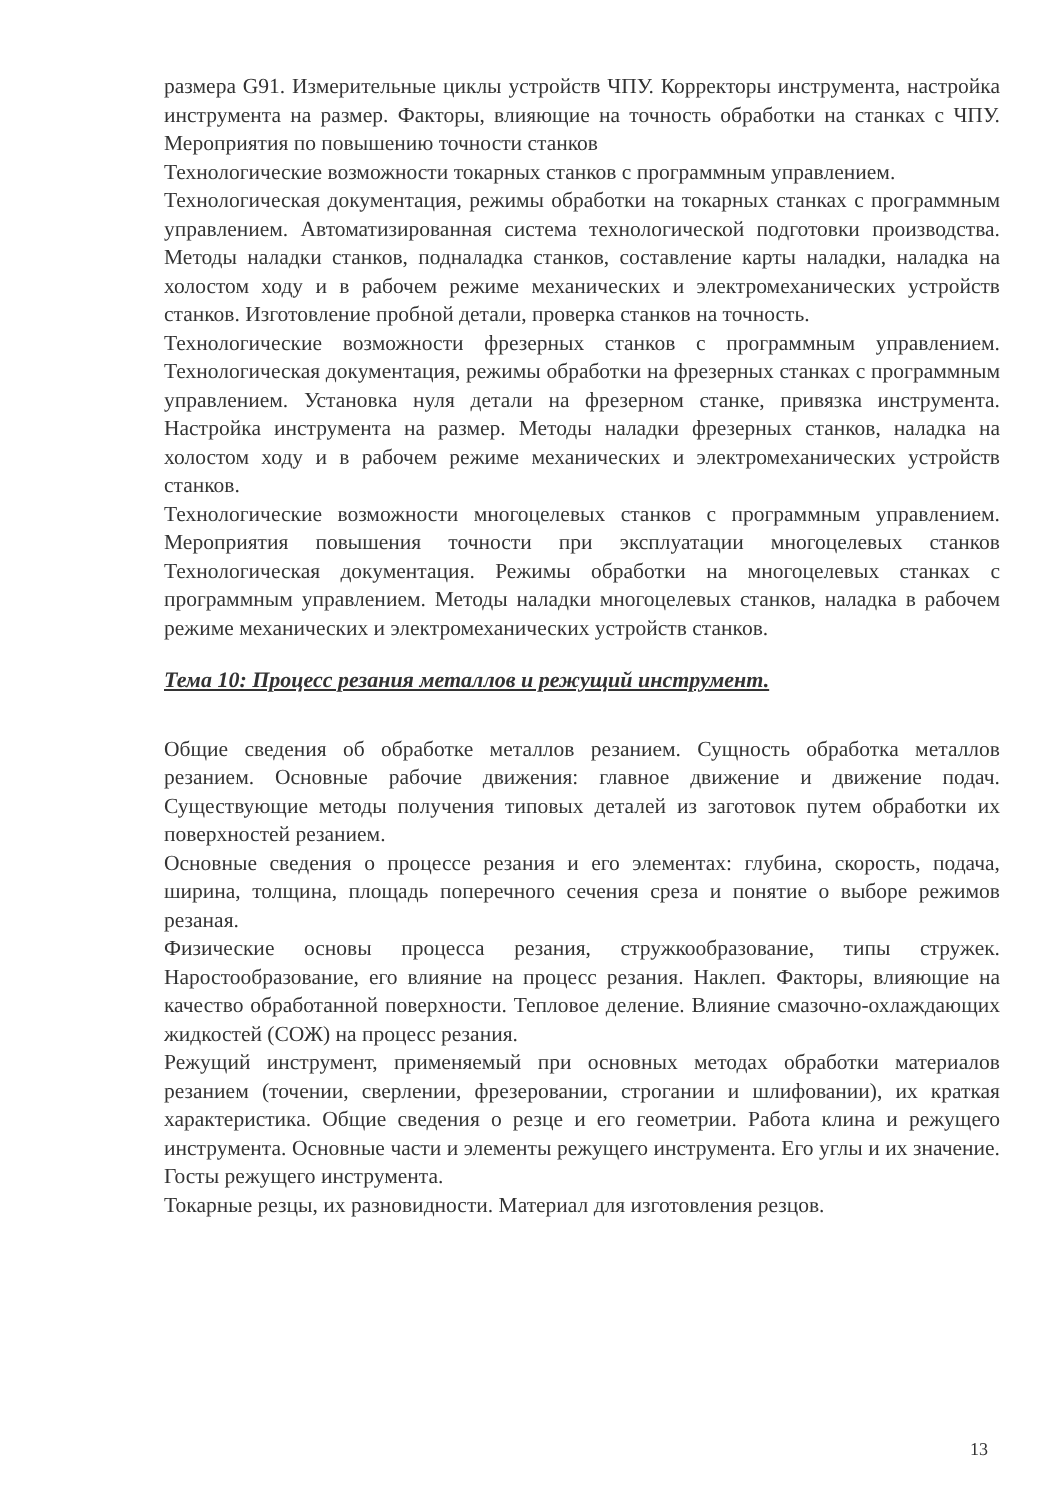размера G91. Измерительные циклы устройств ЧПУ. Корректоры инструмента, настройка инструмента на размер. Факторы, влияющие на точность обработки на станках с ЧПУ. Мероприятия по повышению точности станков
Технологические возможности токарных станков с программным управлением.
Технологическая документация, режимы обработки на токарных станках с программным управлением. Автоматизированная система технологической подготовки производства. Методы наладки станков, подналадка станков, составление карты наладки, наладка на холостом ходу и в рабочем режиме механических и электромеханических устройств станков. Изготовление пробной детали, проверка станков на точность.
Технологические возможности фрезерных станков с программным управлением. Технологическая документация, режимы обработки на фрезерных станках с программным управлением. Установка нуля детали на фрезерном станке, привязка инструмента. Настройка инструмента на размер. Методы наладки фрезерных станков, наладка на холостом ходу и в рабочем режиме механических и электромеханических устройств станков.
Технологические возможности многоцелевых станков с программным управлением. Мероприятия повышения точности при эксплуатации многоцелевых станков Технологическая документация. Режимы обработки на многоцелевых станках с программным управлением. Методы наладки многоцелевых станков, наладка в рабочем режиме механических и электромеханических устройств станков.
Тема 10: Процесс резания металлов и режущий инструмент.
Общие сведения об обработке металлов резанием. Сущность обработка металлов резанием. Основные рабочие движения: главное движение и движение подач. Существующие методы получения типовых деталей из заготовок путем обработки их поверхностей резанием.
Основные сведения о процессе резания и его элементах: глубина, скорость, подача, ширина, толщина, площадь поперечного сечения среза и понятие о выборе режимов резаная.
Физические основы процесса резания, стружкообразование, типы стружек. Наростообразование, его влияние на процесс резания. Наклеп. Факторы, влияющие на качество обработанной поверхности. Тепловое деление. Влияние смазочно-охлаждающих жидкостей (СОЖ) на процесс резания.
Режущий инструмент, применяемый при основных методах обработки материалов резанием (точении, сверлении, фрезеровании, строгании и шлифовании), их краткая характеристика. Общие сведения о резце и его геометрии. Работа клина и режущего инструмента. Основные части и элементы режущего инструмента. Его углы и их значение. Госты режущего инструмента.
Токарные резцы, их разновидности. Материал для изготовления резцов.
13